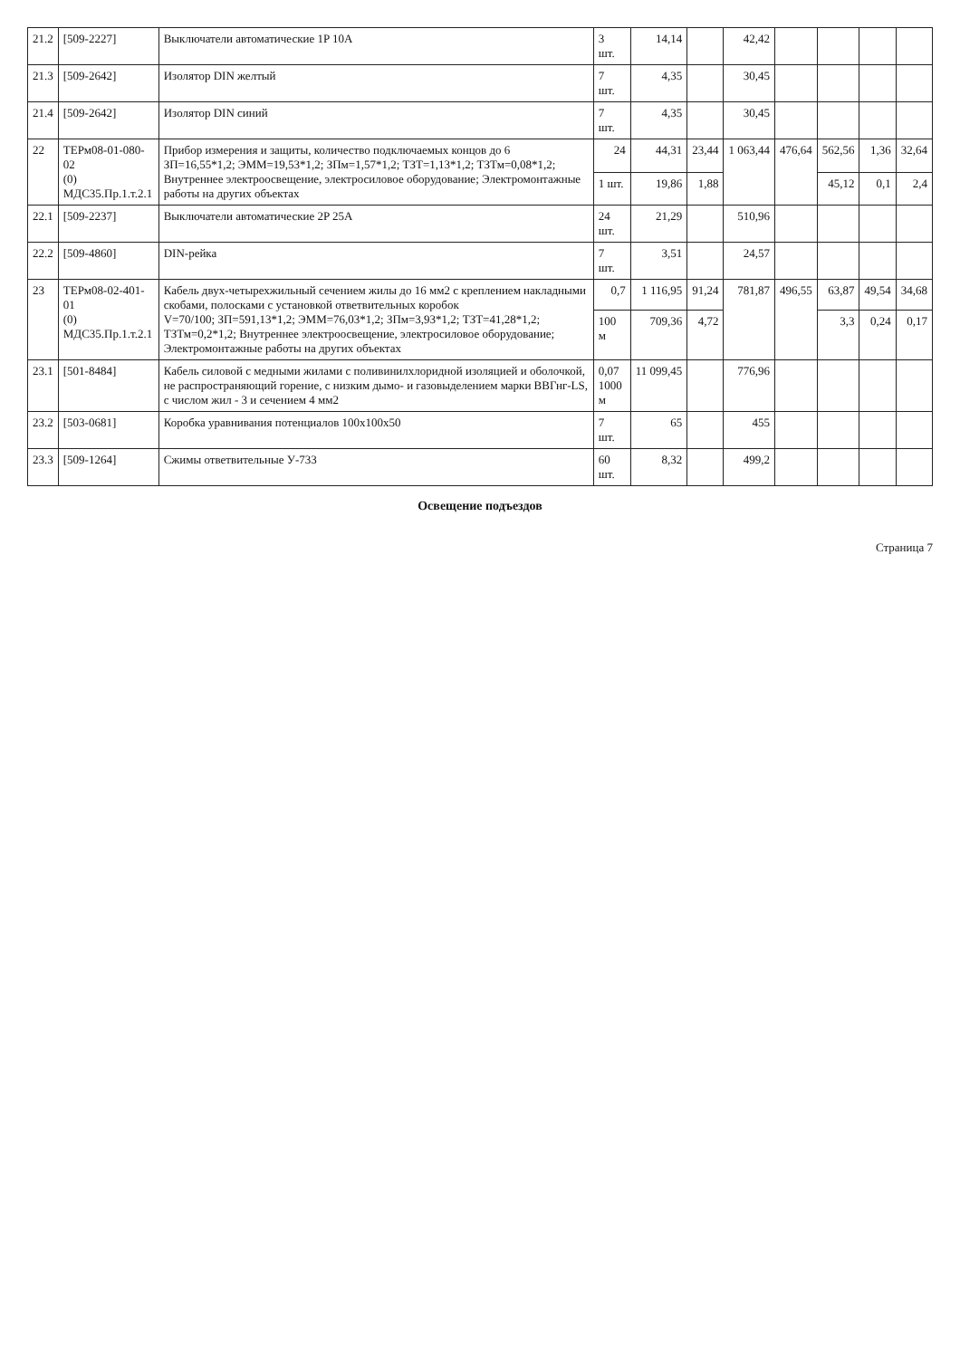| 21.2 | [509-2227] | Выключатели автоматические 1P 10A | 3 шт. | 14,14 | | 42,42 | | | | |
| 21.3 | [509-2642] | Изолятор DIN желтый | 7 шт. | 4,35 | | 30,45 | | | | |
| 21.4 | [509-2642] | Изолятор DIN синий | 7 шт. | 4,35 | | 30,45 | | | | |
| 22 | ТЕРм08-01-080-02 (0) МДС35.Пр.1.т.2.1 | Прибор измерения и защиты, количество подключаемых концов до 6 ЗП=16,55*1,2; ЭММ=19,53*1,2; ЗПм=1,57*1,2; ТЗТ=1,13*1,2; ТЗТм=0,08*1,2; Внутреннее электроосвещение, электросиловое оборудование; Электромонтажные работы на других объектах | 24 | 44,31 | 23,44 | 1 063,44 | 476,64 | 562,56 | 1,36 | 32,64 |
| | | | 1 шт. | 19,86 | 1,88 | | | 45,12 | 0,1 | 2,4 |
| 22.1 | [509-2237] | Выключатели автоматические 2P 25A | 24 шт. | 21,29 | | 510,96 | | | | |
| 22.2 | [509-4860] | DIN-рейка | 7 шт. | 3,51 | | 24,57 | | | | |
| 23 | ТЕРм08-02-401-01 (0) МДС35.Пр.1.т.2.1 | Кабель двух-четырехжильный сечением жилы до 16 мм2 с креплением накладными скобами, полосками с установкой ответвительных коробок V=70/100; ЗП=591,13*1,2; ЭММ=76,03*1,2; ЗПм=3,93*1,2; ТЗТ=41,28*1,2; ТЗТм=0,2*1,2; Внутреннее электроосвещение, электросиловое оборудование; Электромонтажные работы на других объектах | 0,7 | 1 116,95 | 91,24 | 781,87 | 496,55 | 63,87 | 49,54 | 34,68 |
| | | | 100 м | 709,36 | 4,72 | | | 3,3 | 0,24 | 0,17 |
| 23.1 | [501-8484] | Кабель силовой с медными жилами с поливинилхлоридной изоляцией и оболочкой, не распространяющий горение, с низким дымо- и газовыделением марки ВВГнг-LS, с числом жил - 3 и сечением 4 мм2 | 0,07 1000 м | 11 099,45 | | 776,96 | | | | |
| 23.2 | [503-0681] | Коробка уравнивания потенциалов 100х100х50 | 7 шт. | 65 | | 455 | | | | |
| 23.3 | [509-1264] | Сжимы ответвительные У-733 | 60 шт. | 8,32 | | 499,2 | | | | |
Освещение подъездов
Страница 7